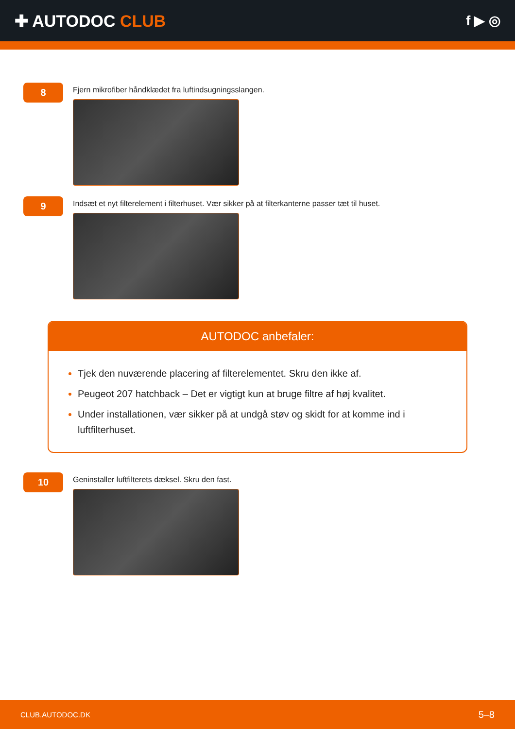✚ AUTODOC CLUB
f ▶ ◎
8
Fjern mikrofiber håndklædet fra luftindsugningsslangen.
9
Indsæt et nyt filterelement i filterhuset. Vær sikker på at filterkanterne passer tæt til huset.
AUTODOC anbefaler:
Tjek den nuværende placering af filterelementet. Skru den ikke af.
Peugeot 207 hatchback – Det er vigtigt kun at bruge filtre af høj kvalitet.
Under installationen, vær sikker på at undgå støv og skidt for at komme ind i luftfilterhuset.
10
Geninstaller luftfilterets dæksel. Skru den fast.
CLUB.AUTODOC.DK 5–8